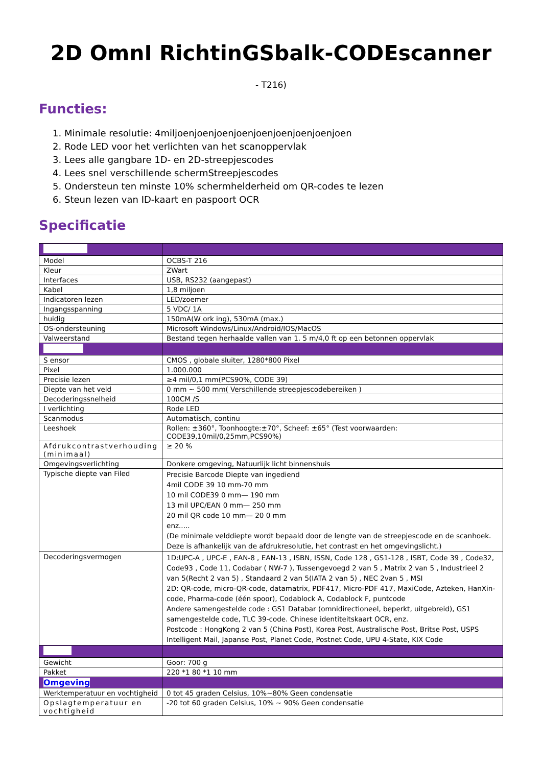2D OmnI RichtinGSbalk-CODEscanner
- T216)
Functies:
1. Minimale resolutie: 4miljoenjoenjoenjoenjoenjoenjoenjoenjoen
2. Rode LED voor het verlichten van het scanoppervlak
3. Lees alle gangbare 1D- en 2D-streepjescodes
4. Lees snel verschillende schermStreepjescodes
5. Ondersteun ten minste 10% schermhelderheid om QR-codes te lezen
6. Steun lezen van ID-kaart en paspoort OCR
Specificatie
| Model | OCBS-T 216 |
| Kleur | ZWart |
| Interfaces | USB, RS232 (aangepast) |
| Kabel | 1,8 miljoen |
| Indicatoren lezen | LED/zoemer |
| Ingangsspanning | 5 VDC/ 1A |
| huidig | 150mA(W ork ing), 530mA (max.) |
| OS-ondersteuning | Microsoft Windows/Linux/Android/IOS/MacOS |
| Valweerstand | Bestand tegen herhaalde vallen van 1. 5 m/4,0 ft op een betonnen oppervlak |
| S ensor | CMOS , globale sluiter, 1280*800 Pixel |
| Pixel | 1.000.000 |
| Precisie lezen | ≥4 mil/0,1 mm(PCS90%, CODE 39) |
| Diepte van het veld | 0 mm ~ 500 mm( Verschillende streepjescodebereiken ) |
| Decoderingssnelheid | 100CM /S |
| I verlichting | Rode LED |
| Scanmodus | Automatisch, continu |
| Leeshoek | Rollen: ±360°, Toonhoogte:±70°, Scheef: ±65° (Test voorwaarden: CODE39,10mil/0,25mm,PCS90%) |
| Afdrukcontrastverhouding (minimaal) | ≥ 20 % |
| Omgevingsverlichting | Donkere omgeving, Natuurlijk licht binnenshuis |
| Typische diepte van Filed | Precisie Barcode Diepte van ingediend 4mil CODE 39 10 mm-70 mm 10 mil CODE39 0 mm— 190 mm 13 mil UPC/EAN 0 mm— 250 mm 20 mil QR code 10 mm— 20 0 mm enz..... (De minimale velddiepte wordt bepaald door de lengte van de streepjescode en de scanhoek. Deze is afhankelijk van de afdrukresolutie, het contrast en het omgevingslicht.) |
| Decoderingsvermogen | 1D:UPC-A , UPC-E , EAN-8 , EAN-13 , ISBN, ISSN, Code 128 , GS1-128 , ISBT, Code 39 , Code32, Code93 , Code 11, Codabar ( NW-7 ), Tussengevoegd 2 van 5 , Matrix 2 van 5 , Industrieel 2 van 5(Recht 2 van 5) , Standaard 2 van 5(IATA 2 van 5) , NEC 2van 5 , MSI 2D: QR-code, micro-QR-code, datamatrix, PDF417, Micro-PDF 417, MaxiCode, Azteken, HanXin-code, Pharma-code (één spoor), Codablock A, Codablock F, puntcode Andere samengestelde code : GS1 Databar (omnidirectioneel, beperkt, uitgebreid), GS1 samengestelde code, TLC 39-code. Chinese identiteitskaart OCR, enz. Postcode : HongKong 2 van 5 (China Post), Korea Post, Australische Post, Britse Post, USPS Intelligent Mail, Japanse Post, Planet Code, Postnet Code, UPU 4-State, KIX Code |
| Gewicht | Goor: 700 g |
| Pakket | 220 *1 80 *1 10 mm |
| Omgeving | |
| Werktemperatuur en vochtigheid | 0 tot 45 graden Celsius, 10%~80% Geen condensatie |
| Opslagtemperatuur en vochtigheid | -20 tot 60 graden Celsius, 10% ~ 90% Geen condensatie |